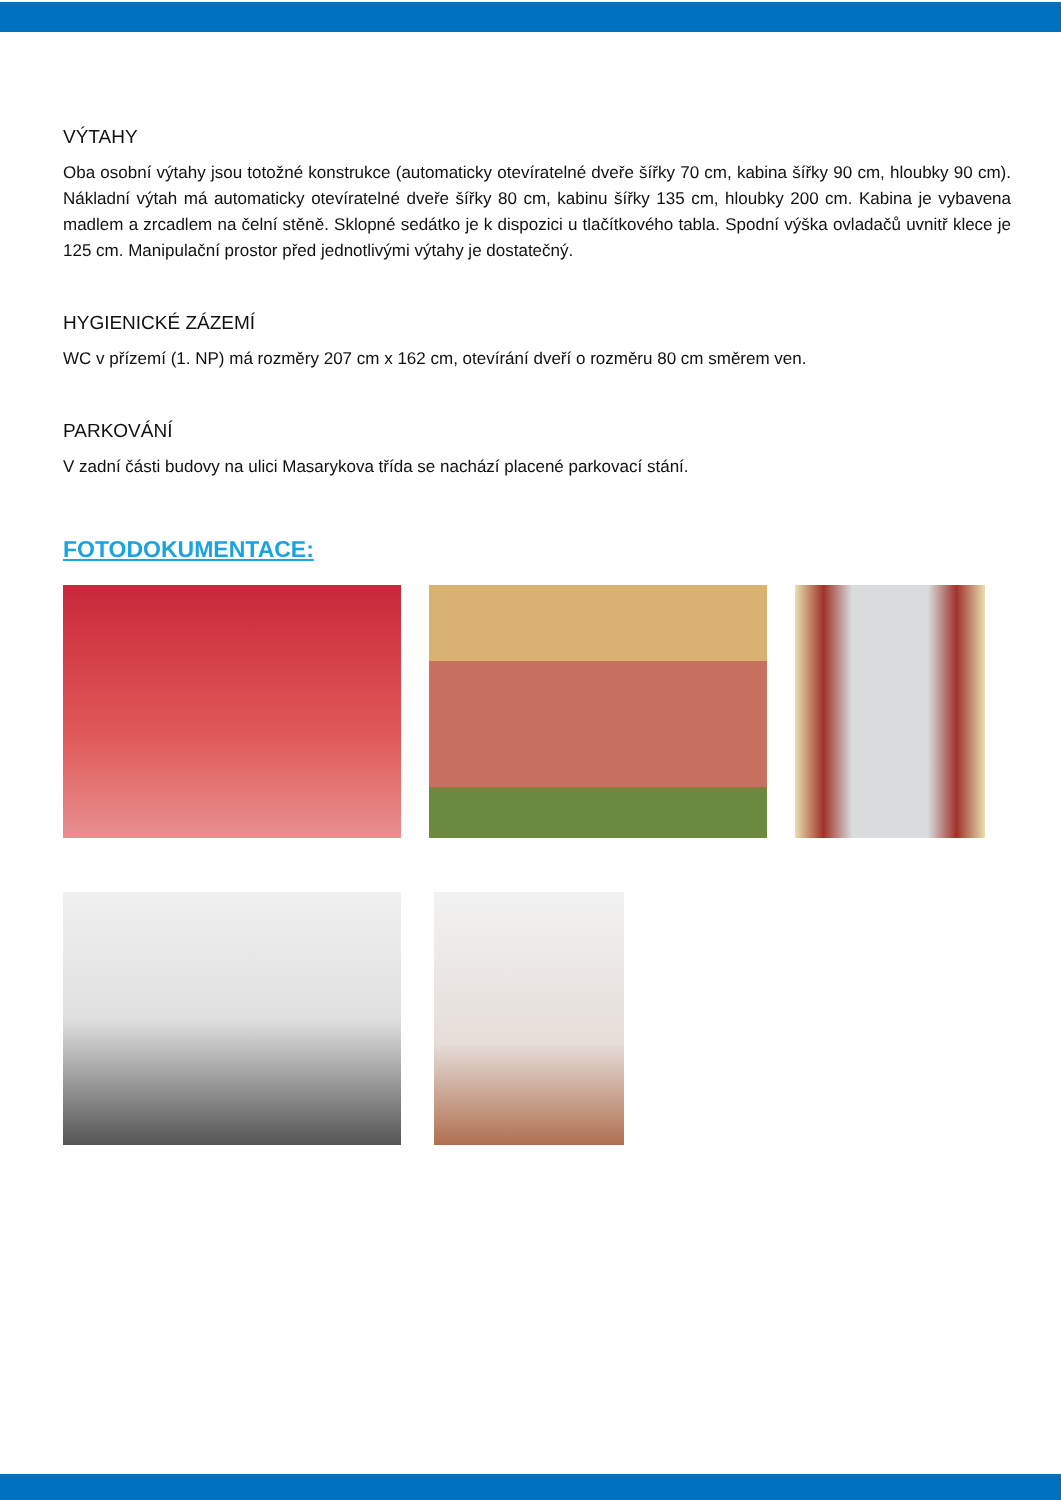VÝTAHY
Oba osobní výtahy jsou totožné konstrukce (automaticky otevíratelné dveře šířky 70 cm, kabina šířky 90 cm, hloubky 90 cm). Nákladní výtah má automaticky otevíratelné dveře šířky 80 cm, kabinu šířky 135 cm, hloubky 200 cm. Kabina je vybavena madlem a zrcadlem na čelní stěně. Sklopné sedátko je k dispozici u tlačítkového tabla. Spodní výška ovladačů uvnitř klece je 125 cm. Manipulační prostor před jednotlivými výtahy je dostatečný.
HYGIENICKÉ ZÁZEMÍ
WC v přízemí (1. NP) má rozměry 207 cm x 162 cm, otevírání dveří o rozměru 80 cm směrem ven.
PARKOVÁNÍ
V zadní části budovy na ulici Masarykova třída se nachází placené parkovací stání.
FOTODOKUMENTACE: